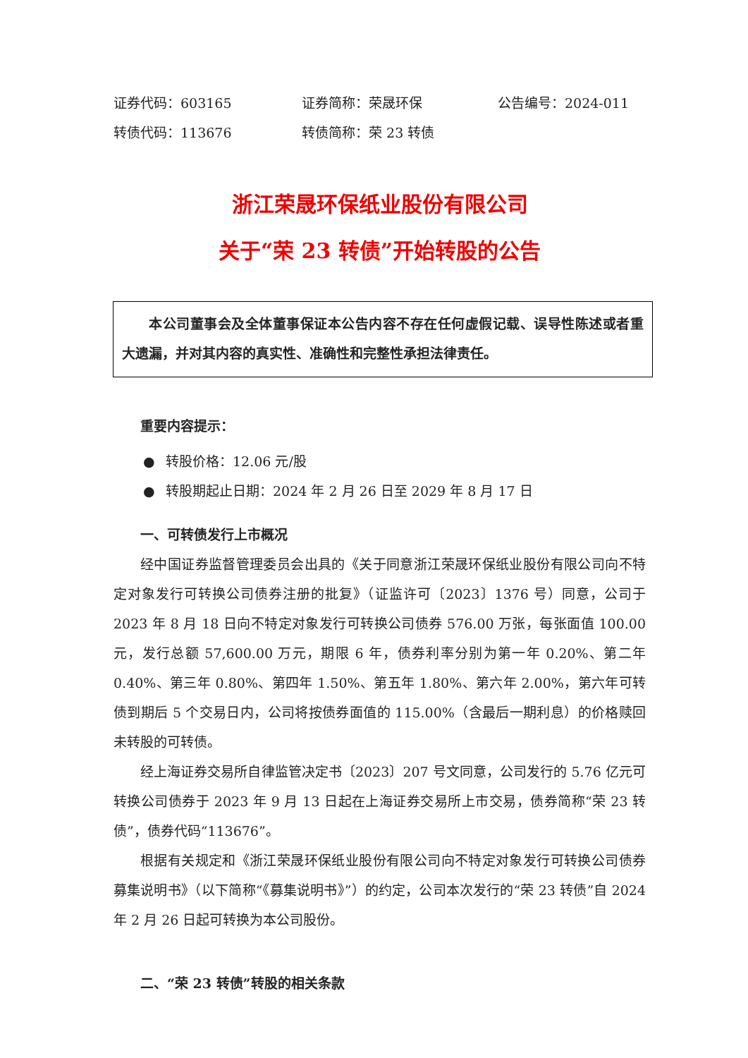证券代码：603165 证券简称：荣晟环保 公告编号：2024-011
转债代码：113676 转债简称：荣 23 转债
浙江荣晟环保纸业股份有限公司
关于“荣 23 转债”开始转股的公告
本公司董事会及全体董事保证本公告内容不存在任何虚假记载、误导性陈述或者重大遗漏，并对其内容的真实性、准确性和完整性承担法律责任。
重要内容提示：
● 转股价格：12.06 元/股
● 转股期起止日期：2024 年 2 月 26 日至 2029 年 8 月 17 日
一、可转债发行上市概况
经中国证券监督管理委员会出具的《关于同意浙江荣晟环保纸业股份有限公司向不特定对象发行可转换公司债券注册的批复》（证监许可〔2023〕1376 号）同意，公司于 2023 年 8 月 18 日向不特定对象发行可转换公司债券 576.00 万张，每张面值 100.00 元，发行总额 57,600.00 万元，期限 6 年，债券利率分别为第一年 0.20%、第二年 0.40%、第三年 0.80%、第四年 1.50%、第五年 1.80%、第六年 2.00%，第六年可转债到期后 5 个交易日内，公司将按债券面值的 115.00%（含最后一期利息）的价格赎回未转股的可转债。
经上海证券交易所自律监管决定书〔2023〕207 号文同意，公司发行的 5.76 亿元可转换公司债券于 2023 年 9 月 13 日起在上海证券交易所上市交易，债券简称“荣 23 转债”，债券代码“113676”。
根据有关规定和《浙江荣晟环保纸业股份有限公司向不特定对象发行可转换公司债券募集说明书》（以下简称“《募集说明书》”）的约定，公司本次发行的“荣 23 转债”自 2024 年 2 月 26 日起可转换为本公司股份。
二、“荣 23 转债”转股的相关条款